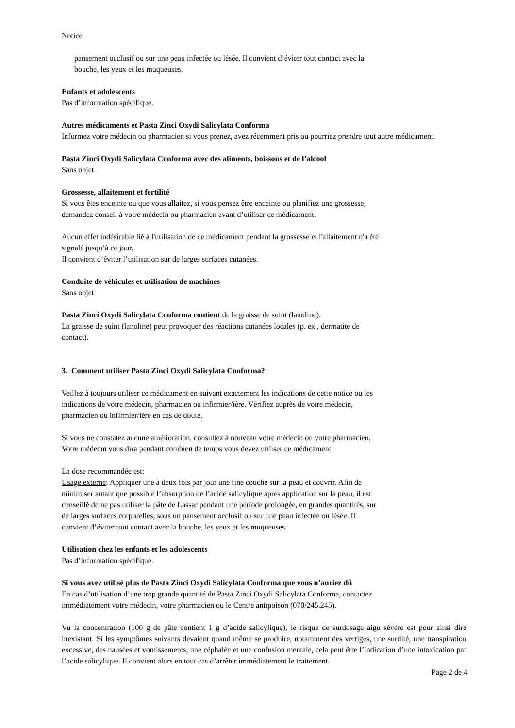Notice
pansement occlusif ou sur une peau infectée ou lésée. Il convient d’éviter tout contact avec la
bouche, les yeux et les muqueuses.
Enfants et adolescents
Pas d’information spécifique.
Autres médicaments et Pasta Zinci Oxydi Salicylata Conforma
Informez votre médecin ou pharmacien si vous prenez, avez récemment pris ou pourriez prendre tout autre médicament.
Pasta Zinci Oxydi Salicylata Conforma avec des aliments, boissons et de l’alcool
Sans objet.
Grossesse, allaitement et fertilité
Si vous êtes enceinte ou que vous allaitez, si vous pensez être enceinte ou planifiez une grossesse,
demandez conseil à votre médecin ou pharmacien avant d’utiliser ce médicament.
Aucun effet indésirable lié à l'utilisation de ce médicament pendant la grossesse et l'allaitement n'a été
signalé jusqu’à ce jour.
Il convient d’éviter l’utilisation sur de larges surfaces cutanées.
Conduite de véhicules et utilisation de machines
Sans objet.
Pasta Zinci Oxydi Salicylata Conforma contient de la graisse de suint (lanoline).
La graisse de suint (lanoline) peut provoquer des réactions cutanées locales (p. ex., dermatite de
contact).
3. Comment utiliser Pasta Zinci Oxydi Salicylata Conforma?
Veillez à toujours utiliser ce médicament en suivant exactement les indications de cette notice ou les
indications de votre médecin, pharmacien ou infirmier/ière. Vérifiez auprès de votre médecin,
pharmacien ou infirmier/ière en cas de doute.
Si vous ne constatez aucune amélioration, consultez à nouveau votre médecin ou votre pharmacien.
Votre médecin vous dira pendant combien de temps vous devez utiliser ce médicament.
La dose recommandée est:
Usage externe: Appliquer une à deux fois par jour une fine couche sur la peau et couvrir. Afin de
minimiser autant que possible l’absorption de l’acide salicylique après application sur la peau, il est
conseillé de ne pas utiliser la pâte de Lassar pendant une période prolongée, en grandes quantités, sur
de larges surfaces corporelles, sous un pansement occlusif ou sur une peau infectée ou lésée. Il
convient d’éviter tout contact avec la bouche, les yeux et les muqueuses.
Utilisation chez les enfants et les adolescents
Pas d’information spécifique.
Si vous avez utilisé plus de Pasta Zinci Oxydi Salicylata Conforma que vous n’auriez dû
En cas d’utilisation d’une trop grande quantité de Pasta Zinci Oxydi Salicylata Conforma, contactez
immédiatement votre médecin, votre pharmacien ou le Centre antipoison (070/245.245).
Vu la concentration (100 g de pâte contient 1 g d’acide salicylique), le risque de surdosage aigu sévère est pour ainsi dire inexistant. Si les symptômes suivants devaient quand même se produire, notamment des vertiges, une surdité, une transpiration excessive, des nausées et vomissements, une céphalée et une confusion mentale, cela peut être l’indication d’une intoxication par l’acide salicylique. Il convient alors en tout cas d’arrêter immédiatement le traitement.
Page 2 de 4